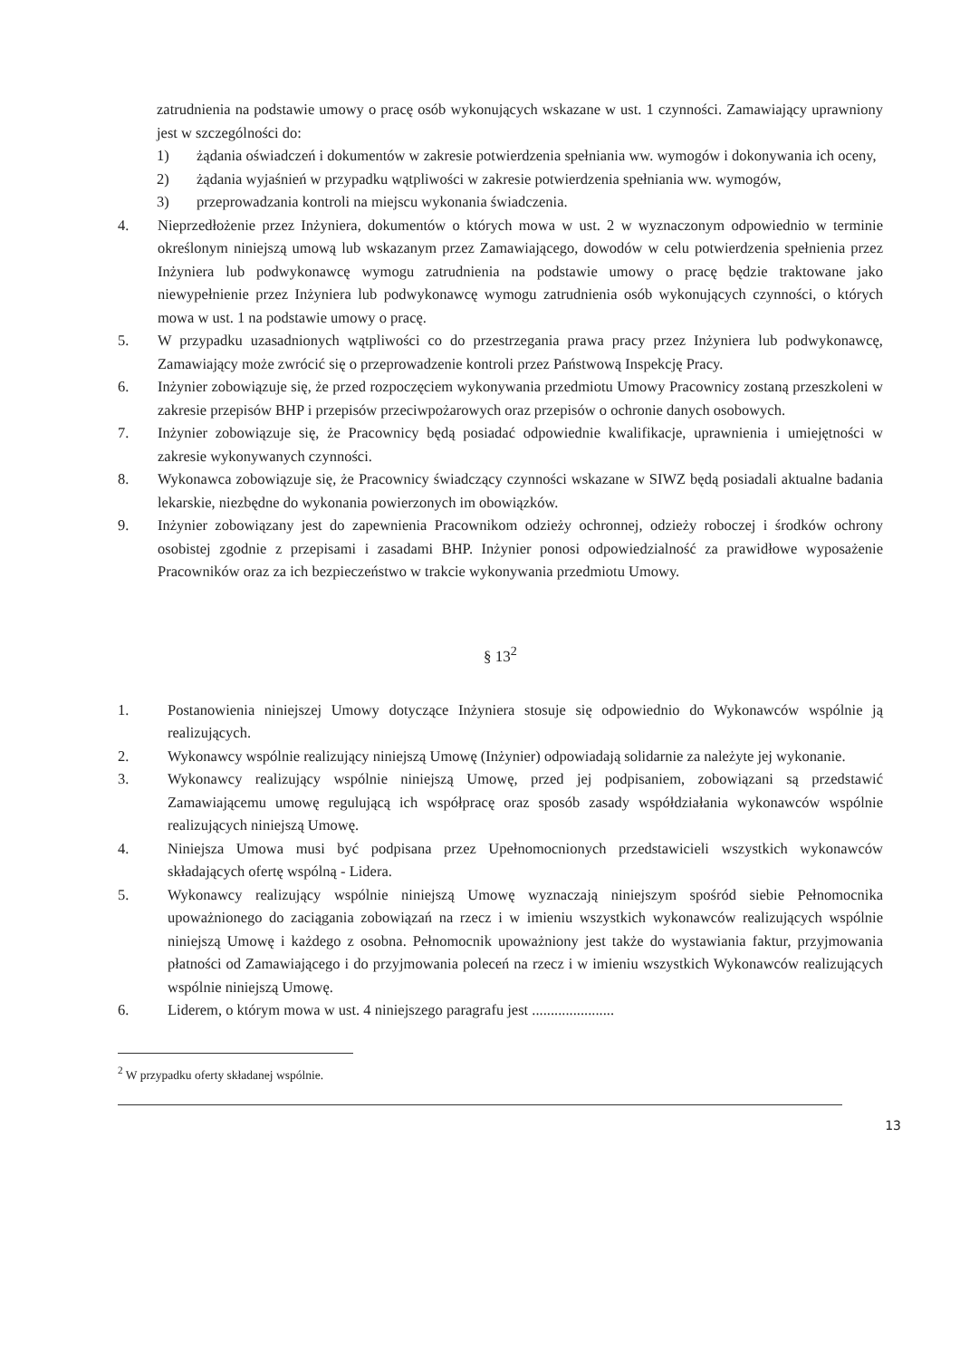zatrudnienia na podstawie umowy o pracę osób wykonujących wskazane w ust. 1 czynności. Zamawiający uprawniony jest w szczególności do:
1) żądania oświadczeń i dokumentów w zakresie potwierdzenia spełniania ww. wymogów i dokonywania ich oceny,
2) żądania wyjaśnień w przypadku wątpliwości w zakresie potwierdzenia spełniania ww. wymogów,
3) przeprowadzania kontroli na miejscu wykonania świadczenia.
4. Nieprzedłożenie przez Inżyniera, dokumentów o których mowa w ust. 2 w wyznaczonym odpowiednio w terminie określonym niniejszą umową lub wskazanym przez Zamawiającego, dowodów w celu potwierdzenia spełnienia przez Inżyniera lub podwykonawcę wymogu zatrudnienia na podstawie umowy o pracę będzie traktowane jako niewypełnienie przez Inżyniera lub podwykonawcę wymogu zatrudnienia osób wykonujących czynności, o których mowa w ust. 1 na podstawie umowy o pracę.
5. W przypadku uzasadnionych wątpliwości co do przestrzegania prawa pracy przez Inżyniera lub podwykonawcę, Zamawiający może zwrócić się o przeprowadzenie kontroli przez Państwową Inspekcję Pracy.
6. Inżynier zobowiązuje się, że przed rozpoczęciem wykonywania przedmiotu Umowy Pracownicy zostaną przeszkoleni w zakresie przepisów BHP i przepisów przeciwpożarowych oraz przepisów o ochronie danych osobowych.
7. Inżynier zobowiązuje się, że Pracownicy będą posiadać odpowiednie kwalifikacje, uprawnienia i umiejętności w zakresie wykonywanych czynności.
8. Wykonawca zobowiązuje się, że Pracownicy świadczący czynności wskazane w SIWZ będą posiadali aktualne badania lekarskie, niezbędne do wykonania powierzonych im obowiązków.
9. Inżynier zobowiązany jest do zapewnienia Pracownikom odzieży ochronnej, odzieży roboczej i środków ochrony osobistej zgodnie z przepisami i zasadami BHP. Inżynier ponosi odpowiedzialność za prawidłowe wyposażenie Pracowników oraz za ich bezpieczeństwo w trakcie wykonywania przedmiotu Umowy.
§ 13<sup>2</sup>
1. Postanowienia niniejszej Umowy dotyczące Inżyniera stosuje się odpowiednio do Wykonawców wspólnie ją realizujących.
2. Wykonawcy wspólnie realizujący niniejszą Umowę (Inżynier) odpowiadają solidarnie za należyte jej wykonanie.
3. Wykonawcy realizujący wspólnie niniejszą Umowę, przed jej podpisaniem, zobowiązani są przedstawić Zamawiającemu umowę regulującą ich współpracę oraz sposób zasady współdziałania wykonawców wspólnie realizujących niniejszą Umowę.
4. Niniejsza Umowa musi być podpisana przez Upełnomocnionych przedstawicieli wszystkich wykonawców składających ofertę wspólną - Lidera.
5. Wykonawcy realizujący wspólnie niniejszą Umowę wyznaczają niniejszym spośród siebie Pełnomocnika upoważnionego do zaciągania zobowiązań na rzecz i w imieniu wszystkich wykonawców realizujących wspólnie niniejszą Umowę i każdego z osobna. Pełnomocnik upoważniony jest także do wystawiania faktur, przyjmowania płatności od Zamawiającego i do przyjmowania poleceń na rzecz i w imieniu wszystkich Wykonawców realizujących wspólnie niniejszą Umowę.
6. Liderem, o którym mowa w ust. 4 niniejszego paragrafu jest ......................
<sup>2</sup> W przypadku oferty składanej wspólnie.
13